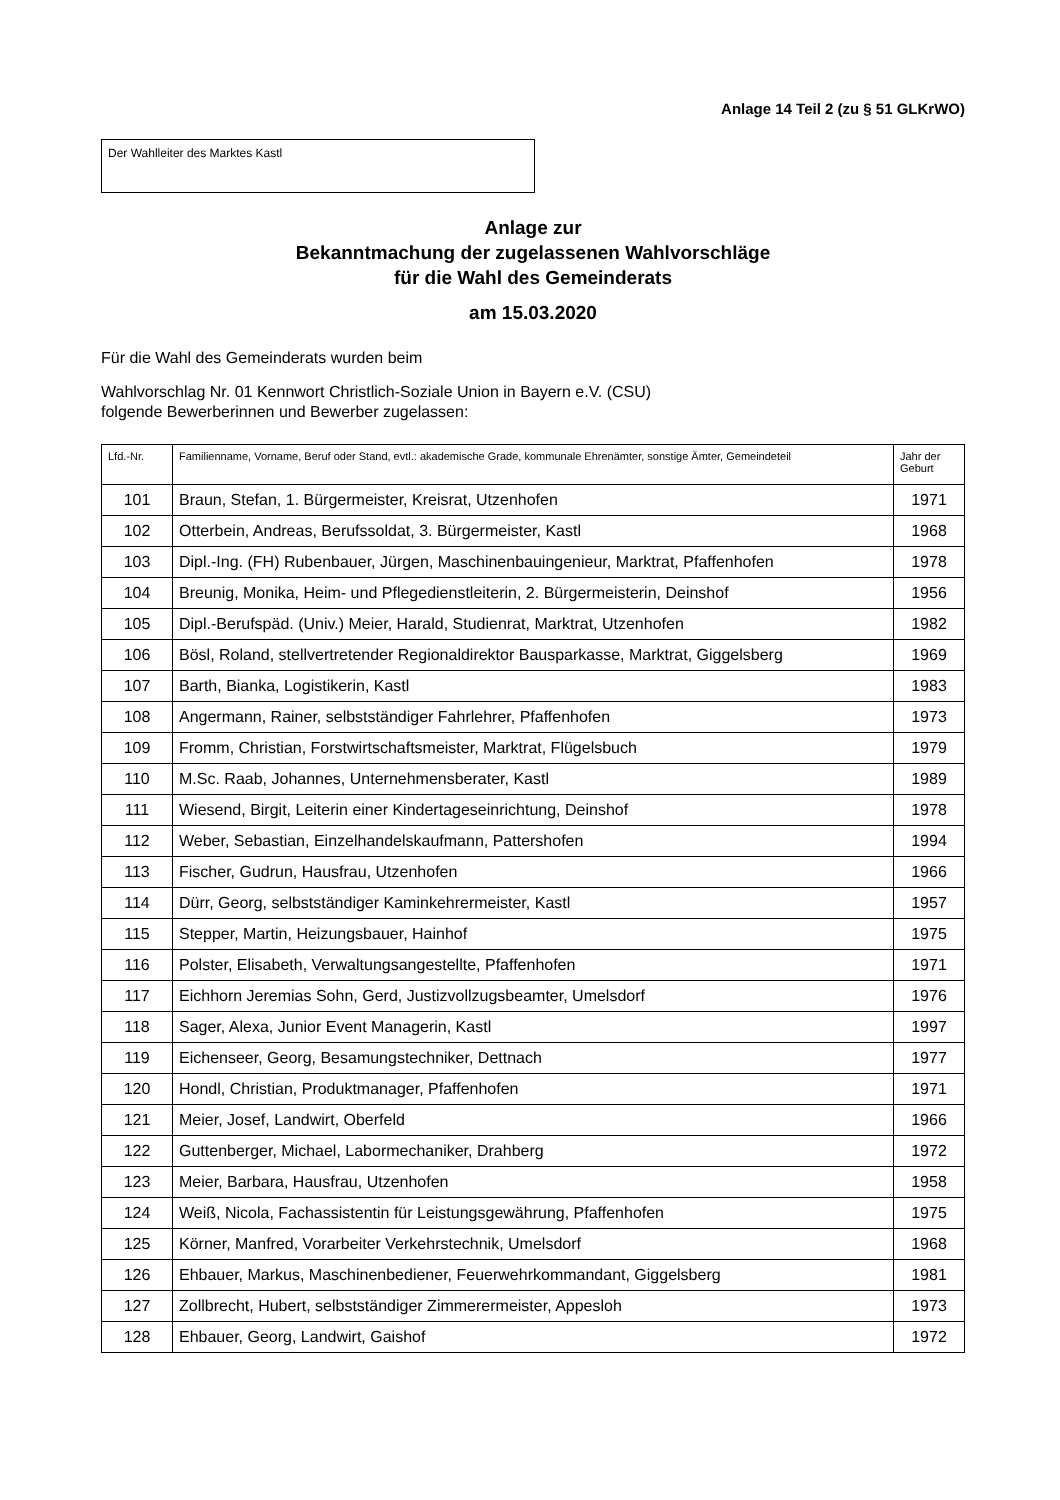Anlage 14 Teil 2 (zu § 51 GLKrWO)
Der Wahlleiter des Marktes Kastl
Anlage zur
Bekanntmachung der zugelassenen Wahlvorschläge
für die Wahl des Gemeinderats
am 15.03.2020
Für die Wahl des Gemeinderats wurden beim
Wahlvorschlag Nr. 01 Kennwort Christlich-Soziale Union in Bayern e.V. (CSU)
folgende Bewerberinnen und Bewerber zugelassen:
| Lfd.-Nr. | Familienname, Vorname, Beruf oder Stand, evtl.: akademische Grade, kommunale Ehrenämter, sonstige Ämter, Gemeindeteil | Jahr der Geburt |
| --- | --- | --- |
| 101 | Braun, Stefan, 1. Bürgermeister, Kreisrat, Utzenhofen | 1971 |
| 102 | Otterbein, Andreas, Berufssoldat, 3. Bürgermeister, Kastl | 1968 |
| 103 | Dipl.-Ing. (FH) Rubenbauer, Jürgen, Maschinenbauingenieur, Marktrat, Pfaffenhofen | 1978 |
| 104 | Breunig, Monika, Heim- und Pflegedienstleiterin, 2. Bürgermeisterin, Deinshof | 1956 |
| 105 | Dipl.-Berufspäd. (Univ.) Meier, Harald, Studienrat, Marktrat, Utzenhofen | 1982 |
| 106 | Bösl, Roland, stellvertretender Regionaldirektor Bausparkasse, Marktrat, Giggelsberg | 1969 |
| 107 | Barth, Bianka, Logistikerin, Kastl | 1983 |
| 108 | Angermann, Rainer, selbstständiger Fahrlehrer, Pfaffenhofen | 1973 |
| 109 | Fromm, Christian, Forstwirtschaftsmeister, Marktrat, Flügelsbuch | 1979 |
| 110 | M.Sc. Raab, Johannes, Unternehmensberater, Kastl | 1989 |
| 111 | Wiesend, Birgit, Leiterin einer Kindertageseinrichtung, Deinshof | 1978 |
| 112 | Weber, Sebastian, Einzelhandelskaufmann, Pattershofen | 1994 |
| 113 | Fischer, Gudrun, Hausfrau, Utzenhofen | 1966 |
| 114 | Dürr, Georg, selbstständiger Kaminkehrermeister, Kastl | 1957 |
| 115 | Stepper, Martin, Heizungsbauer, Hainhof | 1975 |
| 116 | Polster, Elisabeth, Verwaltungsangestellte, Pfaffenhofen | 1971 |
| 117 | Eichhorn Jeremias Sohn, Gerd, Justizvollzugsbeamter, Umelsdorf | 1976 |
| 118 | Sager, Alexa, Junior Event Managerin, Kastl | 1997 |
| 119 | Eichenseer, Georg, Besamungstechniker, Dettnach | 1977 |
| 120 | Hondl, Christian, Produktmanager, Pfaffenhofen | 1971 |
| 121 | Meier, Josef, Landwirt, Oberfeld | 1966 |
| 122 | Guttenberger, Michael, Labormechaniker, Drahberg | 1972 |
| 123 | Meier, Barbara, Hausfrau, Utzenhofen | 1958 |
| 124 | Weiß, Nicola, Fachassistentin für Leistungsgewährung, Pfaffenhofen | 1975 |
| 125 | Körner, Manfred, Vorarbeiter Verkehrstechnik, Umelsdorf | 1968 |
| 126 | Ehbauer, Markus, Maschinenbediener, Feuerwehrkommandant, Giggelsberg | 1981 |
| 127 | Zollbrecht, Hubert, selbstständiger Zimmerermeister, Appesloh | 1973 |
| 128 | Ehbauer, Georg, Landwirt, Gaishof | 1972 |